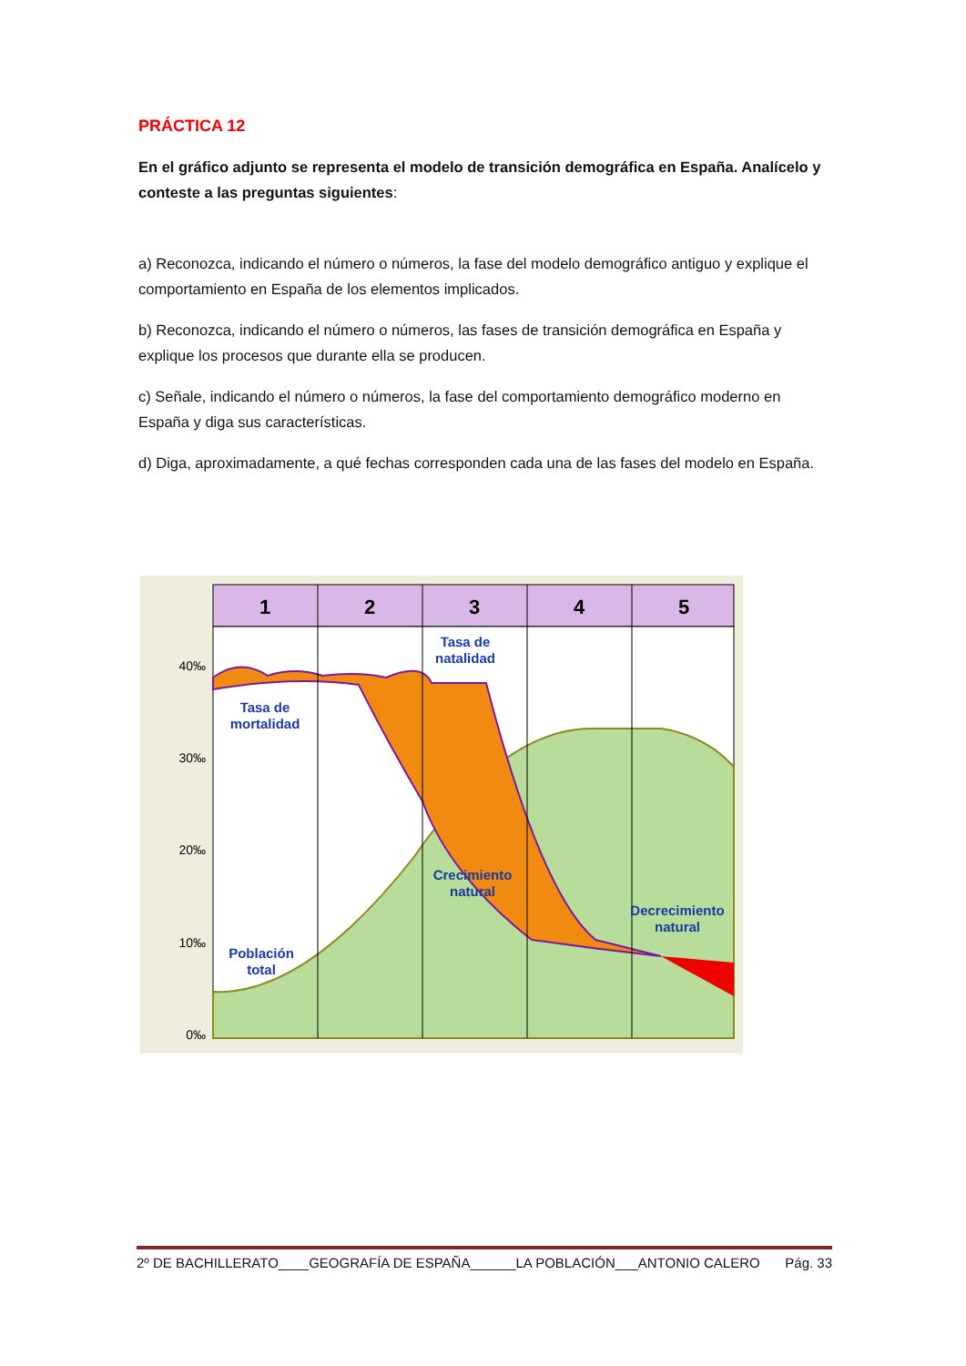PRÁCTICA 12
En el gráfico adjunto se representa el modelo de transición demográfica en España. Analícelo y conteste a las preguntas siguientes:
a) Reconozca, indicando el número o números, la fase del modelo demográfico antiguo y explique el comportamiento en España de los elementos implicados.
b) Reconozca, indicando el número o números, las fases de transición demográfica en España y explique los procesos que durante ella se producen.
c) Señale, indicando el número o números, la fase del comportamiento demográfico moderno en España y diga sus características.
d) Diga, aproximadamente, a qué fechas corresponden cada una de las fases del modelo en España.
1
2
3
4
5
40‰
30‰
20‰
10‰
0‰
Tasa de
natalidad
Tasa de
mortalidad
Crecimiento
natural
Decrecimiento
natural
Población
total
2º DE BACHILLERATO____GEOGRAFÍA DE ESPAÑA______LA POBLACIÓN___ANTONIO CALERO Pág. 33